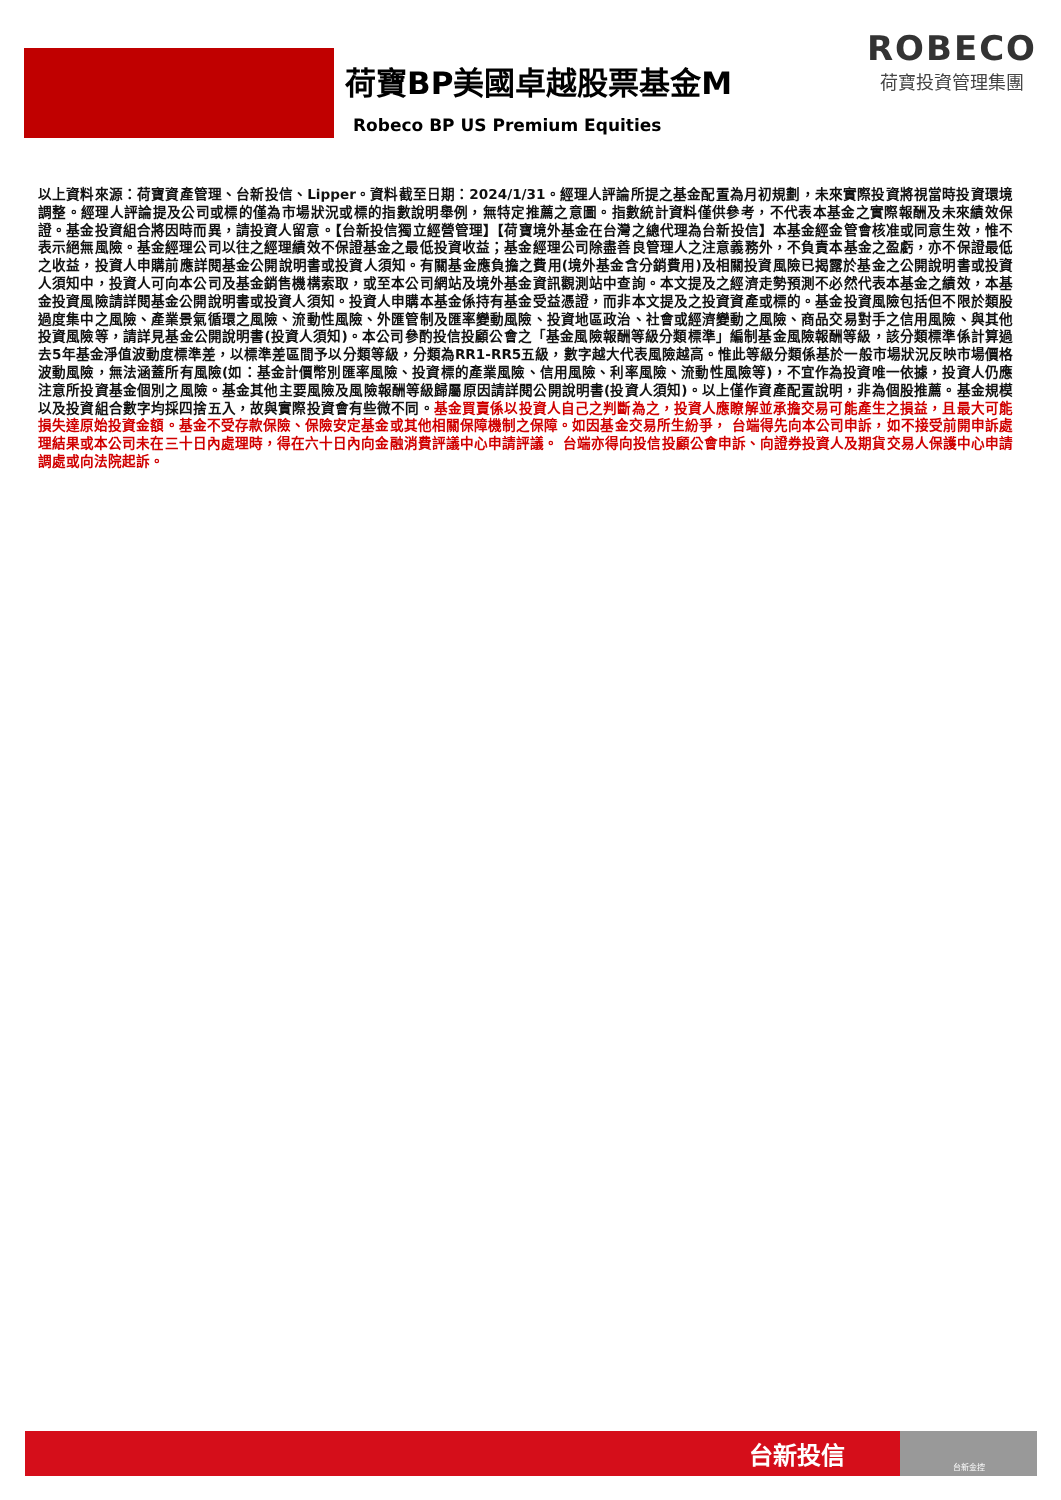荷寶BP美國卓越股票基金M
Robeco BP US Premium Equities
ROBECO
荷寶投資管理集團
以上資料來源：荷寶資產管理、台新投信、Lipper。資料截至日期：2024/1/31。經理人評論所提之基金配置為月初規劃，未來實際投資將視當時投資環境調整。經理人評論提及公司或標的僅為市場狀況或標的指數說明舉例，無特定推薦之意圖。指數統計資料僅供參考，不代表本基金之實際報酬及未來績效保證。基金投資組合將因時而異，請投資人留意。【台新投信獨立經營管理】【荷寶境外基金在台灣之總代理為台新投信】本基金經金管會核准或同意生效，惟不表示絕無風險。基金經理公司以往之經理績效不保證基金之最低投資收益；基金經理公司除盡善良管理人之注意義務外，不負責本基金之盈虧，亦不保證最低之收益，投資人申購前應詳閱基金公開說明書或投資人須知。有關基金應負擔之費用(境外基金含分銷費用)及相關投資風險已揭露於基金之公開說明書或投資人須知中，投資人可向本公司及基金銷售機構索取，或至本公司網站及境外基金資訊觀測站中查詢。本文提及之經濟走勢預測不必然代表本基金之績效，本基金投資風險請詳閱基金公開說明書或投資人須知。投資人申購本基金係持有基金受益憑證，而非本文提及之投資資產或標的。基金投資風險包括但不限於類股過度集中之風險、產業景氣循環之風險、流動性風險、外匯管制及匯率變動風險、投資地區政治、社會或經濟變動之風險、商品交易對手之信用風險、與其他投資風險等，請詳見基金公開說明書(投資人須知)。本公司參酌投信投顧公會之「基金風險報酬等級分類標準」編制基金風險報酬等級，該分類標準係計算過去5年基金淨值波動度標準差，以標準差區間予以分類等級，分類為RR1-RR5五級，數字越大代表風險越高。惟此等級分類係基於一般市場狀況反映市場價格波動風險，無法涵蓋所有風險(如：基金計價幣別匯率風險、投資標的產業風險、信用風險、利率風險、流動性風險等)，不宜作為投資唯一依據，投資人仍應注意所投資基金個別之風險。基金其他主要風險及風險報酬等級歸屬原因請詳閱公開說明書(投資人須知)。以上僅作資產配置說明，非為個股推薦。基金規模以及投資組合數字均採四捨五入，故與實際投資會有些微不同。基金買賣係以投資人自己之判斷為之，投資人應瞭解並承擔交易可能產生之損益，且最大可能損失達原始投資金額。基金不受存款保險、保險安定基金或其他相關保障機制之保障。如因基金交易所生紛爭， 台端得先向本公司申訴，如不接受前開申訴處理結果或本公司未在三十日內處理時，得在六十日內向金融消費評議中心申請評議。 台端亦得向投信投顧公會申訴、向證券投資人及期貨交易人保護中心申請調處或向法院起訴。
台新投信
台新金控